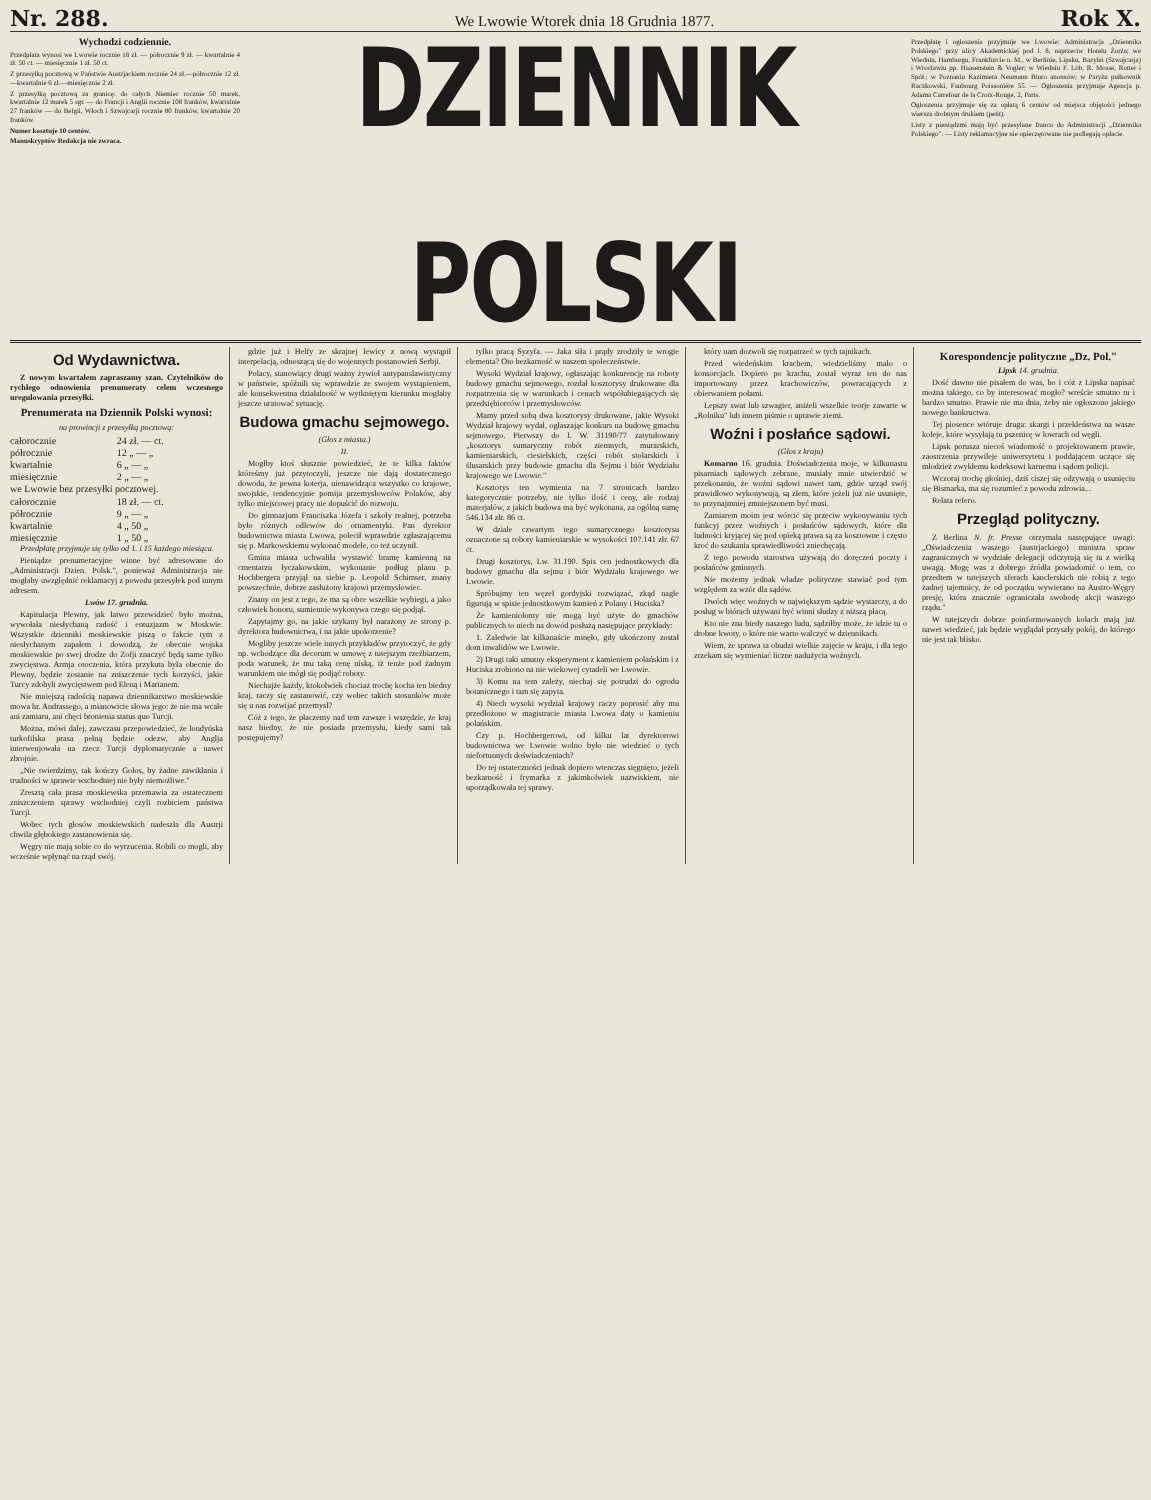Nr. 288. We Lwowie Wtorek dnia 18 Grudnia 1877. Rok X.
Wychodzi codziennie.
Przedpłata wynosi we Lwowie rocznie 18 zł. — półrocznie 9 zł. — kwartalnie 4 zł. 50 ct. — miesięcznie 1 zł. 50 ct.
Z przesyłką pocztową w Państwie Austrjackiem rocznie 24 zł.—półrocznie 12 zł.—kwartalnie 6 zł.—miesięcznie 2 zł.
Z przesyłką pocztową za granicę: do całych Niemiec rocznie 50 marek, kwartalnie 12 marek 5 sgr. — do Francji i Anglii rocznie 108 franków, kwartalnie 27 franków — do Belgii, Włoch i Szwajcarji rocznie 80 franków, kwartalnie 20 franków.
Numer kosztuje 10 centów.
Manuskryptów Redakcja nie zwraca.
DZIENNIK POLSKI
Przedpłatę i ogłoszenia przyjmuje we Lwowie: Administracja „Dziennika Polskiego" przy ulicy Akademickiej pod l. 8, naprzeciw Hotelu Żorża; we Wiedniu, Hamburgu, Frankfurcie n. M., w Berlinie, Lipsku, Bazylei (Szwajcarja) i Wrocławiu pp. Haasenstein & Vogler; w Wiedniu F. Löb, R. Mosse, Rotter i Spół.; w Poznaniu Kazimiera Neumann Biuro anonsów; w Paryżu pułkownik Raczkowski, Faubourg Poissonière 55. — Ogłoszenia przyjmuje Agencja p. Adama Carrefour de la Croix-Rouge, 2, Paris.
Ogłoszenia przyjmuje się za opłatą 6 centów od miejsca objętości jednego wiersza drobnym drukiem (petit).
Listy z pieniądzmi mają być przesyłane franco do Administracji „Dziennika Polskiego". — Listy reklamacyjne nie opieczętowane nie podlegają opłacie.
Od Wydawnictwa.
Z nowym kwartałem zapraszamy szan. Czytelników do rychłego odnowienia prenumeraty celem wczesnego uregulowania przesyłki.
Prenumerata na Dziennik Polski wynosi:
na prowincji z przesyłką pocztową:
| całorocznie | 24 zł. — ct. |
| półrocznie | 12 „ — „ |
| kwartalnie | 6 „ — „ |
| miesięcznie | 2 „ — „ |
| we Lwowie bez przesyłki pocztowej. | |
| całorocznie | 18 zł. — ct. |
| półrocznie | 9 „ — „ |
| kwartalnie | 4 „ 50 „ |
| miesięcznie | 1 „ 50 „ |
Przedpłatę przyjmuje się tylko od 1. i 15 każdego miesiąca.
Pieniądze prenumeracyjne winne być adresowane do „Administracji Dzien. Polsk.", ponieważ Administracja nie mogłaby uwzględnić reklamacyj z powodu przesyłek pod innym adresem.
Lwów 17. grudnia.
Kapitulacja Plewny, jak łatwo przewidzieć było można, wywołała niesłychaną radość i entuzjazm w Moskwie. Wszystkie dzienniki moskiewskie piszą o fakcie tym z niesłychanym zapałem i dowodzą, że obecnie wojska moskiewskie po swej drodze do Zofji znaczyć będą same tylko zwycięstwa. Armja otoczenia, która przykuta była obecnie do Plewny, będzie zostanie na zniszczenie tych korzyści, jakie Turcy zdobyli zwycięstwem pod Eleną i Marianem.
Nie mniejszą radością napawa dziennikarstwo moskiewskie mowa hr. Andrassego, a mianowicie słowa jego: że nie ma wcale ani zamiaru, ani chęci bronienia status quo Turcji.
Można, mówi dalej, zawczasu przepowiedzieć, że londyńska turkofilska prasa pełną będzie odezw, aby Anglja interwenjowała na rzecz Turcji dyplomatycznie a nawet zbrojnie.
„Nie twierdzimy, tak kończy Gołos, by żadne zawikłania i trudności w sprawie wschodniej nie były niemożliwe."
Zresztą cała prasa moskiewska przemawia za ostatecznem zniszczeniem sprawy wschodniej czyli rozbiciem państwa Turcji.
Wobec tych głosów moskiewskich nadeszła dla Austrji chwila głębokiego zastanowienia się.
Węgry nie mają sobie co do wyrzucenia. Robili co mogli, aby wcześnie wpłynąć na rząd swój.
gdzie już i Helfy ze skrajnej lewicy z nową wystąpił interpelacją, odnoszącą się do wojennych postanowień Serbji.
Polacy, stanowiący drugi ważny żywioł antypanslawistyczny w państwie, spóźnili się wprawdzie ze swojem wystąpieniem, ale konsekwentna działalność w wytkniętym kierunku mogłaby jeszcze uratować sytuację.
Budowa gmachu sejmowego.
(Głos z miasta.)
II.
Mogłby ktoś słusznie powiedzieć, że te kilka faktów któreśmy już przytoczyli, jeszcze nie dają dostatecznego dowodu, że pewna koterja, nienawidząca wszystko co krajowe, swojskie, tendencyjnie pomija przemysłowców Polaków, aby tylko miejscowej pracy nie dopuścić do rozwoju.
Do gimnazjum Franciszka Józefa i szkoły realnej, potrzeba było różnych odlewów do ornamentyki. Pan dyrektor budownictwa miasta Lwowa, polecił wprawdzie zgłaszającemu się p. Markowskiemu wykonać modele, co też uczynił.
Gmina miasta uchwaliła wystawić bramę kamienną na cmentarzu łyczakowskim, wykonanie podług planu p. Hochbergera przyjął na siebie p. Leopold Schimser, znany powszechnie, dobrze zasłużony krajowi przemysłowiec.
Znany on jest z tego, że ma są obce wszelkie wybiegi, a jako człowiek honoru, sumiennie wykonywa czego się podjął.
Zapytajmy go, na jakie szykany był narażony ze strony p. dyrektora budownictwa, i na jakie upokorzenie?
Mogliby jeszcze wiele innych przykładów przytoczyć, że gdy np. wchodzące dla decorum w umowę z tutejszym rzeźbiarzem, poda warunek, że mu taką cenę niską, iż tenże pod żadnym warunkiem nie mógł się podjąć roboty.
Niechajże każdy, ktokolwiek chociaż trochę kocha ten biedny kraj, raczy się zastanowić, czy wobec takich stosunków może się u nas rozwijać przemysł?
Cóż z tego, że płaczemy nad tem zawsze i wszędzie, że kraj nasz biedny, że nie posiada przemysłu, kiedy sami tak postępujemy?
tylko pracą Syzyfa. — Jaka siła i prądy zrodziły te wrogie elementa? Oto bezkarność w naszem społeczeństwie.
Wysoki Wydział krajowy, ogłaszając konkurencję na roboty budowy gmachu sejmowego, rozdał kosztorysy drukowane dla rozpatrzenia się w warunkach i cenach współubiegających się przedsiębiorców i przemysłowców.
Mamy przed sobą dwa kosztorysy drukowane, jakie Wysoki Wydział krajowy wydał, ogłaszając konkurs na budowę gmachu sejmowego. Pierwszy do l. W. 31190/77 zatytułowany „kosztorys sumaryczny robót ziemnych, murarskich, kamieniarskich, ciesielskich, części robót stolarskich i ślusarskich przy budowie gmachu dla Sejmu i biór Wydziału krajowego we Lwowie."
Kosztorys ten wymienia na 7 stronicach bardzo kategorycznie potrzeby, nie tylko ilość i ceny, ale rodzaj materjałów, z jakich budowa ma być wykonana, za ogólną sumę 546.134 złr. 86 ct.
W dziale czwartym tego sumarycznego kosztorysu oznaczone są roboty kamieniarskie w wysokości 107.141 złr. 67 ct.
Drugi kosztorys, Lw. 31.190. Spis cen jednostkowych dla budowy gmachu dla sejmu i biór Wydziału krajowego we Lwowie.
Spróbujmy ten węzeł gordyjski rozwiązać, zkąd nagle figurują w spisie jednostkowym kamień z Polany i Huciska?
Że kamieniołomy nie mogą być użyte do gmachów publicznych to niech na dowód posłużą następujące przykłady:
1. Zaledwie lat kilkanaście minęło, gdy ukończony został dom inwalidów we Lwowie.
2) Drugi taki smutny eksperyment z kamieniem polańskim i z Huciska zrobiono na nie wiekowej cytadeli we Lwowie.
3) Komu na tem zależy, niechaj się potrudzi do ogrodu botanicznego i tam się zapyta.
4) Niech wysoki wydział krajowy raczy poprosić aby mu przedłożono w magistracie miasta Lwowa daty o kamieniu polańskim.
Czy p. Hochbergerowi, od kilku lat dyrektorowi budownictwa we Lwowie wolno było nie wiedzieć o tych niefortunnych doświadczeniach?
Do tej ostateczności jednak dopiero wtenczas sięgnięto, jeżeli bezkarność i frymarka z jakimkolwiek nazwiskiem, nie uporządkowała tej sprawy.
który nam dozwoli się rozpatrzeć w tych tajnikach.
Przed wiedeńskim krachem, wiedzieliśmy mało o konsorcjach. Dopiero po krachu, został wyraz ten do nas importowany przez krachowiczów, powracających z obierwaniem połami.
Lepszy swat lub szwagier, aniżeli wszelkie teorje zawarte w „Rolniku" lub innem piśmie o uprawie ziemi.
Woźni i posłańce sądowi.
(Głos z kraju)
Komarno 16. grudnia. Doświadczenia moje, w kilkunastu pisarniach sądowych zebrane, musiały mnie utwierdzić w przekonaniu, że woźni sądowi nawet tam, gdzie urząd swój prawidłowo wykonywują, są złem, które jeżeli już nie usunięte, to przynajmniej zmniejszonem być musi.
Zamiarem moim jest wórcić się przeciw wykonywaniu tych funkcyj przez woźnych i posłańców sądowych, które dla ludności kryjącej się pod opieką prawa są za kosztowne i często kroć do szukania sprawiedliwości zniechęcają.
Z tego powodu starostwa używają do doręczeń poczty i posłańców gminnych.
Nie możemy jednak władze polityczne stawiać pod tym względem za wzór dla sądów.
Dwóch więc woźnych w największym sądzie wystarczy, a do posług w biórach używani być winni słudzy z niższą płacą.
Kto nie zna biedy naszego ludu, sądziłby może, że idzie tu o drobne kwoty, o które nie warto walczyć w dziennikach.
Wiem, że sprawa ta obudzi wielkie zajęcie w kraju, i dla tego zrzekam się wymieniać liczne nadużycia woźnych.
Korespondencje polityczne „Dz. Pol."
Lipsk 14. grudnia.
Dość dawno nie pisałem do was, bo i cóż z Lipska napisać można takiego, co by interesować mogło? wreście smutno tu i bardzo smutno. Prawie nie ma dnia, żeby nie ogłoszono jakiego nowego bankructwa.
Tej piosence wtóruje druga: skargi i przekleństwa na wasze koleje, które wysyłają tu pszenicę w lowrach od węgli.
Lipsk porusza niecoś wiadomość o projektowanem prawie, zaostrzenia przywileje uniwersytetu i poddającem uczące się młodzież zwykłemu kodeksowi karnemu i sądom policji.
Wczoraj trochę głośniej, dziś ciszej się odzywają o usunięciu się Bismarka, ma się rozumieć z powodu zdrowia...
Relata refero.
Przegląd polityczny.
Z Berlina N. fr. Presse otrzymała następujące uwagi: „Oświadczenia waszego (austrjackiego) ministra spraw zagranicznych w wydziałe delegacji odczytują się tu z wielką uwagą. Mogę was z dobrego źródła powiadomić o tem, co przedtem w tutejszych sferach kanclerskich nie robią z tego żadnej tajemnicy, że od początku wywierano na Austro-Węgry presję, która znacznie ograniczała swobodę akcji waszego rządu."
W tutejszych dobrze poinformowanych kołach mają już nawet wiedzieć, jak będzie wyglądał przyszły pokój, do którego nie jest tak blisko.